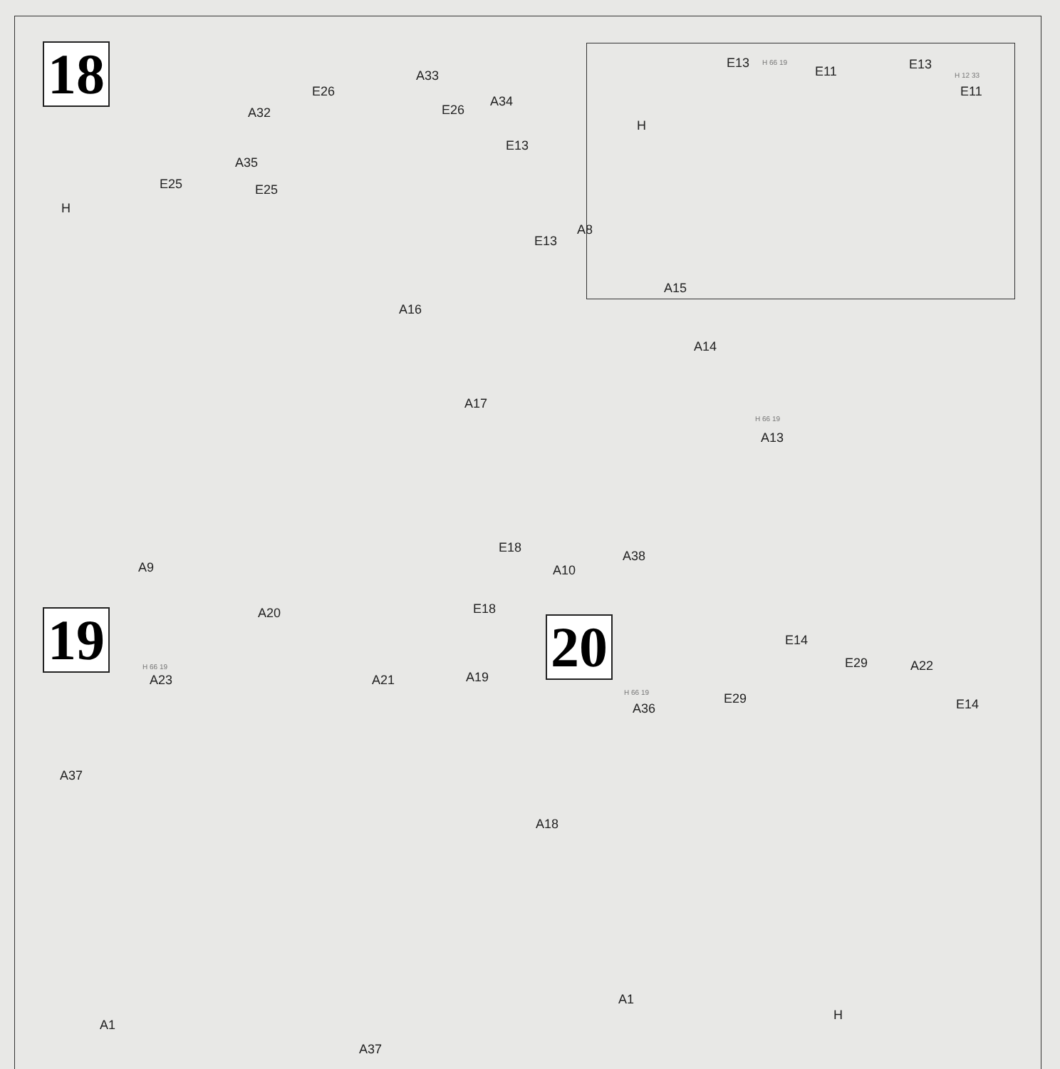18
E13 H 66 19
E11 E13
H 12 33
E11
H
A33
E26
A34
A32 E26
E13
A35
E25 E25
H
A8
E13
A15
A16
A14
A17
H 66 19
A13
E18
A38
A9 A10
E18
19
A20
H 66 19
A23 A21 A19
A37
A1
A37
20
E14
E29 A22
H 66 19
A36
E29 E14
A18
A1
H